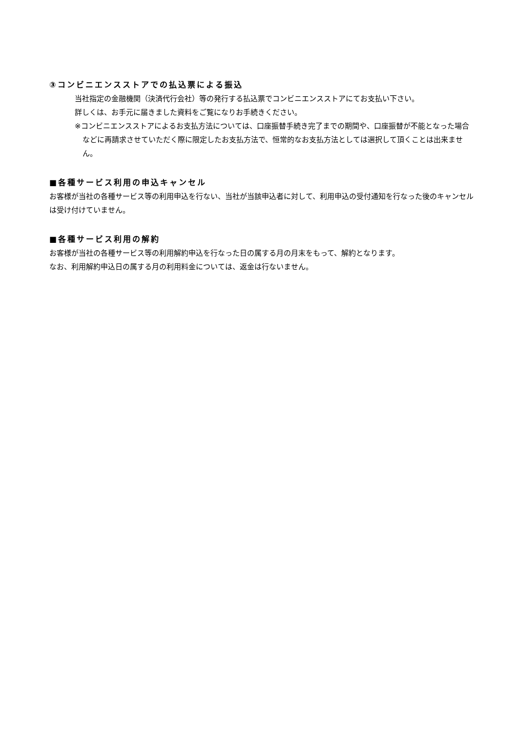③コンビニエンスストアでの払込票による振込
当社指定の金融機関（決済代行会社）等の発行する払込票でコンビニエンスストアにてお支払い下さい。
詳しくは、お手元に届きました資料をご覧になりお手続きください。
※コンビニエンスストアによるお支払方法については、口座振替手続き完了までの期間や、口座振替が不能となった場合などに再請求させていただく際に限定したお支払方法で、恒常的なお支払方法としては選択して頂くことは出来ません。
■各種サービス利用の申込キャンセル
お客様が当社の各種サービス等の利用申込を行ない、当社が当該申込者に対して、利用申込の受付通知を行なった後のキャンセルは受け付けていません。
■各種サービス利用の解約
お客様が当社の各種サービス等の利用解約申込を行なった日の属する月の月末をもって、解約となります。
なお、利用解約申込日の属する月の利用料金については、返金は行ないません。